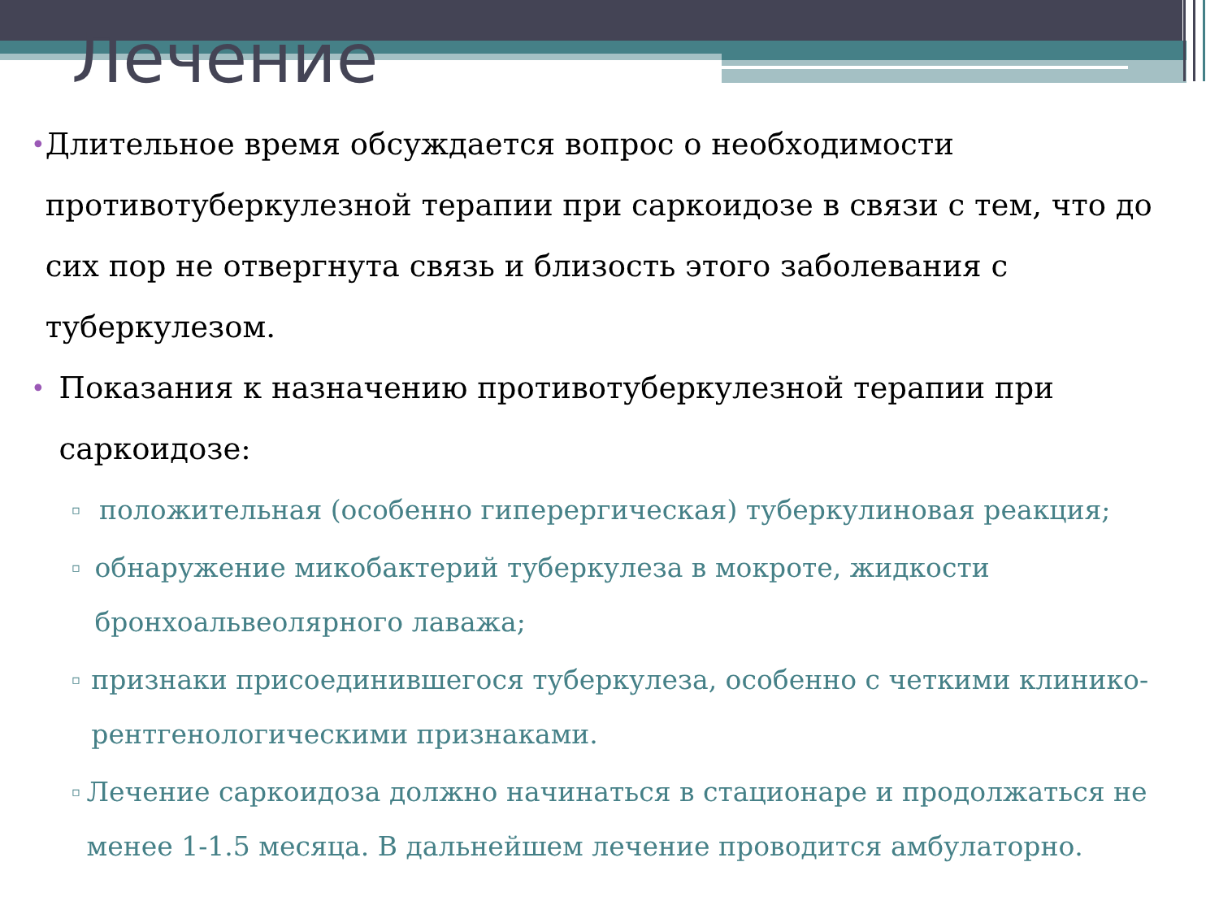Лечение
• Длительное время обсуждается вопрос о необходимости противотуберкулезной терапии при саркоидозе в связи с тем, что до сих пор не отвергнута связь и близость этого заболевания с туберкулезом.
• Показания к назначению противотуберкулезной терапии при саркоидозе:
▫ положительная (особенно гиперергическая) туберкулиновая реакция;
▫ обнаружение микобактерий туберкулеза в мокроте, жидкости бронхоальвеолярного лаважа;
▫ признаки присоединившегося туберкулеза, особенно с четкими клинико-рентгенологическими признаками.
▫ Лечение саркоидоза должно начинаться в стационаре и продолжаться не менее 1-1.5 месяца. В дальнейшем лечение проводится амбулаторно.